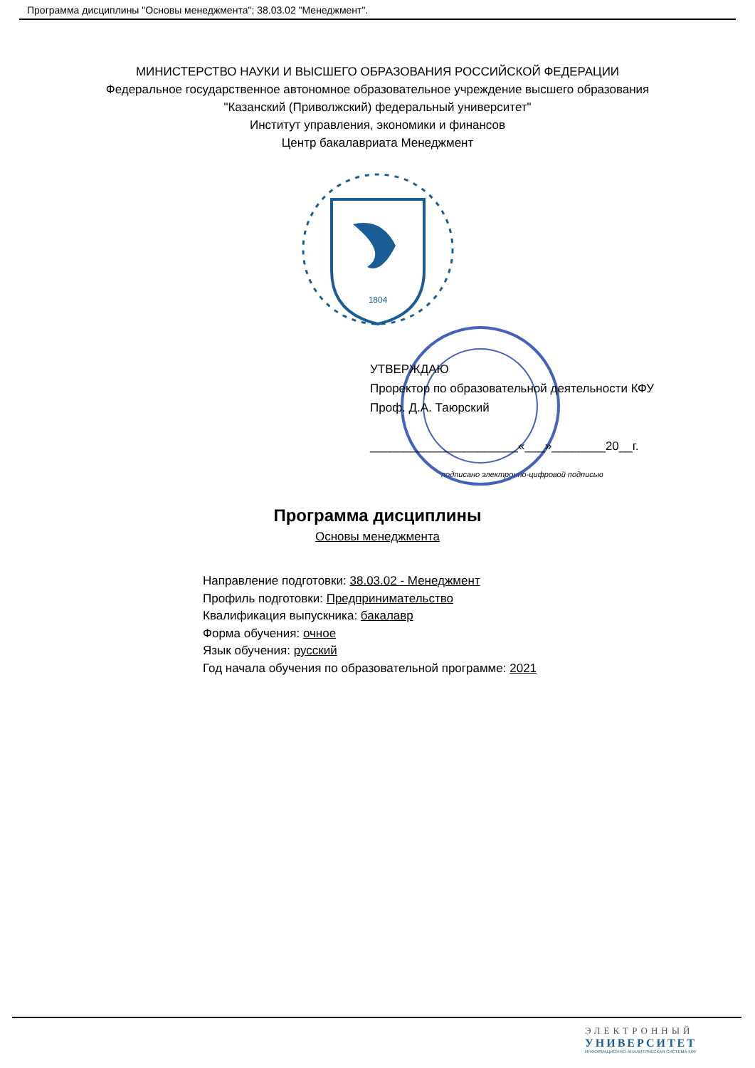Программа дисциплины "Основы менеджмента"; 38.03.02 "Менеджмент".
МИНИСТЕРСТВО НАУКИ И ВЫСШЕГО ОБРАЗОВАНИЯ РОССИЙСКОЙ ФЕДЕРАЦИИ
Федеральное государственное автономное образовательное учреждение высшего образования
"Казанский (Приволжский) федеральный университет"
Институт управления, экономики и финансов
Центр бакалавриата Менеджмент
1804
УТВЕРЖДАЮ
Проректор по образовательной деятельности КФУ
Проф. Д.А. Таюрский
______________________«___»________20__г.
подписано электронно-цифровой подписью
Программа дисциплины
Основы менеджмента
Направление подготовки: 38.03.02 - Менеджмент
Профиль подготовки: Предпринимательство
Квалификация выпускника: бакалавр
Форма обучения: очное
Язык обучения: русский
Год начала обучения по образовательной программе: 2021
ЭЛЕКТРОННЫЙ
УНИВЕРСИТЕТ
ИНФОРМАЦИОННО-АНАЛИТИЧЕСКАЯ СИСТЕМА КФУ